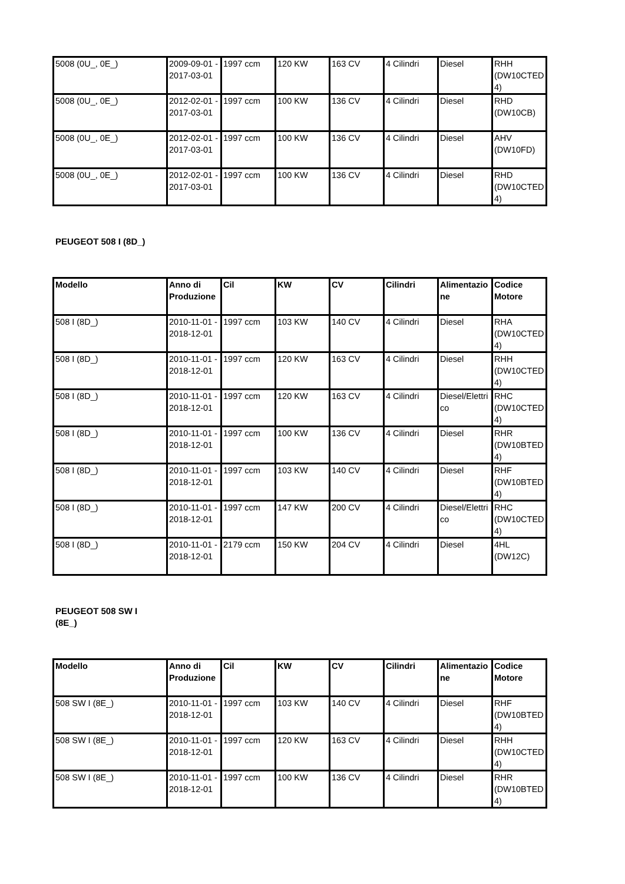| 5008 (0U_, 0E_) | 2009-09-01 - 2017-03-01 | 1997 ccm | 120 KW | 163 CV | 4 Cilindri | Diesel | RHH (DW10CTED4) |
| 5008 (0U_, 0E_) | 2012-02-01 - 2017-03-01 | 1997 ccm | 100 KW | 136 CV | 4 Cilindri | Diesel | RHD (DW10CB) |
| 5008 (0U_, 0E_) | 2012-02-01 - 2017-03-01 | 1997 ccm | 100 KW | 136 CV | 4 Cilindri | Diesel | AHV (DW10FD) |
| 5008 (0U_, 0E_) | 2012-02-01 - 2017-03-01 | 1997 ccm | 100 KW | 136 CV | 4 Cilindri | Diesel | RHD (DW10CTED4) |
PEUGEOT 508 I (8D_)
| Modello | Anno di Produzione | Cil | KW | CV | Cilindri | Alimentazione | Codice Motore |
| --- | --- | --- | --- | --- | --- | --- | --- |
| 508 I (8D_) | 2010-11-01 - 2018-12-01 | 1997 ccm | 103 KW | 140 CV | 4 Cilindri | Diesel | RHA (DW10CTED4) |
| 508 I (8D_) | 2010-11-01 - 2018-12-01 | 1997 ccm | 120 KW | 163 CV | 4 Cilindri | Diesel | RHH (DW10CTED4) |
| 508 I (8D_) | 2010-11-01 - 2018-12-01 | 1997 ccm | 120 KW | 163 CV | 4 Cilindri | Diesel/Elettrico | RHC (DW10CTED4) |
| 508 I (8D_) | 2010-11-01 - 2018-12-01 | 1997 ccm | 100 KW | 136 CV | 4 Cilindri | Diesel | RHR (DW10BTED4) |
| 508 I (8D_) | 2010-11-01 - 2018-12-01 | 1997 ccm | 103 KW | 140 CV | 4 Cilindri | Diesel | RHF (DW10BTED4) |
| 508 I (8D_) | 2010-11-01 - 2018-12-01 | 1997 ccm | 147 KW | 200 CV | 4 Cilindri | Diesel/Elettrico | RHC (DW10CTED4) |
| 508 I (8D_) | 2010-11-01 - 2018-12-01 | 2179 ccm | 150 KW | 204 CV | 4 Cilindri | Diesel | 4HL (DW12C) |
PEUGEOT 508 SW I
(8E_)
| Modello | Anno di Produzione | Cil | KW | CV | Cilindri | Alimentazione | Codice Motore |
| --- | --- | --- | --- | --- | --- | --- | --- |
| 508 SW I (8E_) | 2010-11-01 - 2018-12-01 | 1997 ccm | 103 KW | 140 CV | 4 Cilindri | Diesel | RHF (DW10BTED4) |
| 508 SW I (8E_) | 2010-11-01 - 2018-12-01 | 1997 ccm | 120 KW | 163 CV | 4 Cilindri | Diesel | RHH (DW10CTED4) |
| 508 SW I (8E_) | 2010-11-01 - 2018-12-01 | 1997 ccm | 100 KW | 136 CV | 4 Cilindri | Diesel | RHR (DW10BTED4) |